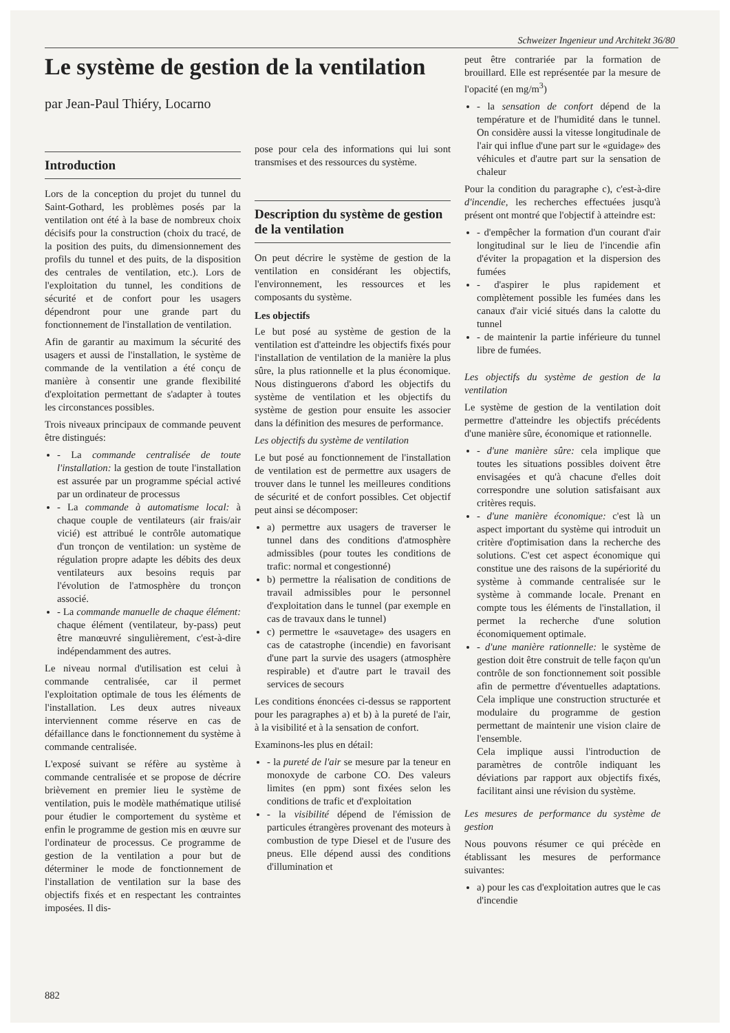Schweizer Ingenieur und Architekt 36/80
Le système de gestion de la ventilation
par Jean-Paul Thiéry, Locarno
Introduction
Lors de la conception du projet du tunnel du Saint-Gothard, les problèmes posés par la ventilation ont été à la base de nombreux choix décisifs pour la construction (choix du tracé, de la position des puits, du dimensionnement des profils du tunnel et des puits, de la disposition des centrales de ventilation, etc.). Lors de l'exploitation du tunnel, les conditions de sécurité et de confort pour les usagers dépendront pour une grande part du fonctionnement de l'installation de ventilation.
Afin de garantir au maximum la sécurité des usagers et aussi de l'installation, le système de commande de la ventilation a été conçu de manière à consentir une grande flexibilité d'exploitation permettant de s'adapter à toutes les circonstances possibles.
Trois niveaux principaux de commande peuvent être distingués:
- La commande centralisée de toute l'installation: la gestion de toute l'installation est assurée par un programme spécial activé par un ordinateur de processus
- La commande à automatisme local: à chaque couple de ventilateurs (air frais/air vicié) est attribué le contrôle automatique d'un tronçon de ventilation: un système de régulation propre adapte les débits des deux ventilateurs aux besoins requis par l'évolution de l'atmosphère du tronçon associé.
- La commande manuelle de chaque élément: chaque élément (ventilateur, by-pass) peut être manœuvré singulièrement, c'est-à-dire indépendamment des autres.
Le niveau normal d'utilisation est celui à commande centralisée, car il permet l'exploitation optimale de tous les éléments de l'installation. Les deux autres niveaux interviennent comme réserve en cas de défaillance dans le fonctionnement du système à commande centralisée.
L'exposé suivant se réfère au système à commande centralisée et se propose de décrire brièvement en premier lieu le système de ventilation, puis le modèle mathématique utilisé pour étudier le comportement du système et enfin le programme de gestion mis en œuvre sur l'ordinateur de processus. Ce programme de gestion de la ventilation a pour but de déterminer le mode de fonctionnement de l'installation de ventilation sur la base des objectifs fixés et en respectant les contraintes imposées. Il dis-
pose pour cela des informations qui lui sont transmises et des ressources du système.
Description du système de gestion de la ventilation
On peut décrire le système de gestion de la ventilation en considérant les objectifs, l'environnement, les ressources et les composants du système.
Les objectifs
Le but posé au système de gestion de la ventilation est d'atteindre les objectifs fixés pour l'installation de ventilation de la manière la plus sûre, la plus rationnelle et la plus économique. Nous distinguerons d'abord les objectifs du système de ventilation et les objectifs du système de gestion pour ensuite les associer dans la définition des mesures de performance.
Les objectifs du système de ventilation
Le but posé au fonctionnement de l'installation de ventilation est de permettre aux usagers de trouver dans le tunnel les meilleures conditions de sécurité et de confort possibles. Cet objectif peut ainsi se décomposer:
a) permettre aux usagers de traverser le tunnel dans des conditions d'atmosphère admissibles (pour toutes les conditions de trafic: normal et congestionné)
b) permettre la réalisation de conditions de travail admissibles pour le personnel d'exploitation dans le tunnel (par exemple en cas de travaux dans le tunnel)
c) permettre le «sauvetage» des usagers en cas de catastrophe (incendie) en favorisant d'une part la survie des usagers (atmosphère respirable) et d'autre part le travail des services de secours
Les conditions énoncées ci-dessus se rapportent pour les paragraphes a) et b) à la pureté de l'air, à la visibilité et à la sensation de confort.
Examinons-les plus en détail:
- la pureté de l'air se mesure par la teneur en monoxyde de carbone CO. Des valeurs limites (en ppm) sont fixées selon les conditions de trafic et d'exploitation
- la visibilité dépend de l'émission de particules étrangères provenant des moteurs à combustion de type Diesel et de l'usure des pneus. Elle dépend aussi des conditions d'illumination et
peut être contrariée par la formation de brouillard. Elle est représentée par la mesure de l'opacité (en mg/m<sup>3</sup>)
- la sensation de confort dépend de la température et de l'humidité dans le tunnel. On considère aussi la vitesse longitudinale de l'air qui influe d'une part sur le «guidage» des véhicules et d'autre part sur la sensation de chaleur
Pour la condition du paragraphe c), c'est-à-dire d'incendie, les recherches effectuées jusqu'à présent ont montré que l'objectif à atteindre est:
- d'empêcher la formation d'un courant d'air longitudinal sur le lieu de l'incendie afin d'éviter la propagation et la dispersion des fumées
- d'aspirer le plus rapidement et complètement possible les fumées dans les canaux d'air vicié situés dans la calotte du tunnel
- de maintenir la partie inférieure du tunnel libre de fumées.
Les objectifs du système de gestion de la ventilation
Le système de gestion de la ventilation doit permettre d'atteindre les objectifs précédents d'une manière sûre, économique et rationnelle.
- d'une manière sûre: cela implique que toutes les situations possibles doivent être envisagées et qu'à chacune d'elles doit correspondre une solution satisfaisant aux critères requis.
- d'une manière économique: c'est là un aspect important du système qui introduit un critère d'optimisation dans la recherche des solutions. C'est cet aspect économique qui constitue une des raisons de la supériorité du système à commande centralisée sur le système à commande locale. Prenant en compte tous les éléments de l'installation, il permet la recherche d'une solution économiquement optimale.
- d'une manière rationnelle: le système de gestion doit être construit de telle façon qu'un contrôle de son fonctionnement soit possible afin de permettre d'éventuelles adaptations. Cela implique une construction structurée et modulaire du programme de gestion permettant de maintenir une vision claire de l'ensemble.
Cela implique aussi l'introduction de paramètres de contrôle indiquant les déviations par rapport aux objectifs fixés, facilitant ainsi une révision du système.
Les mesures de performance du système de gestion
Nous pouvons résumer ce qui précède en établissant les mesures de performance suivantes:
a) pour les cas d'exploitation autres que le cas d'incendie
882